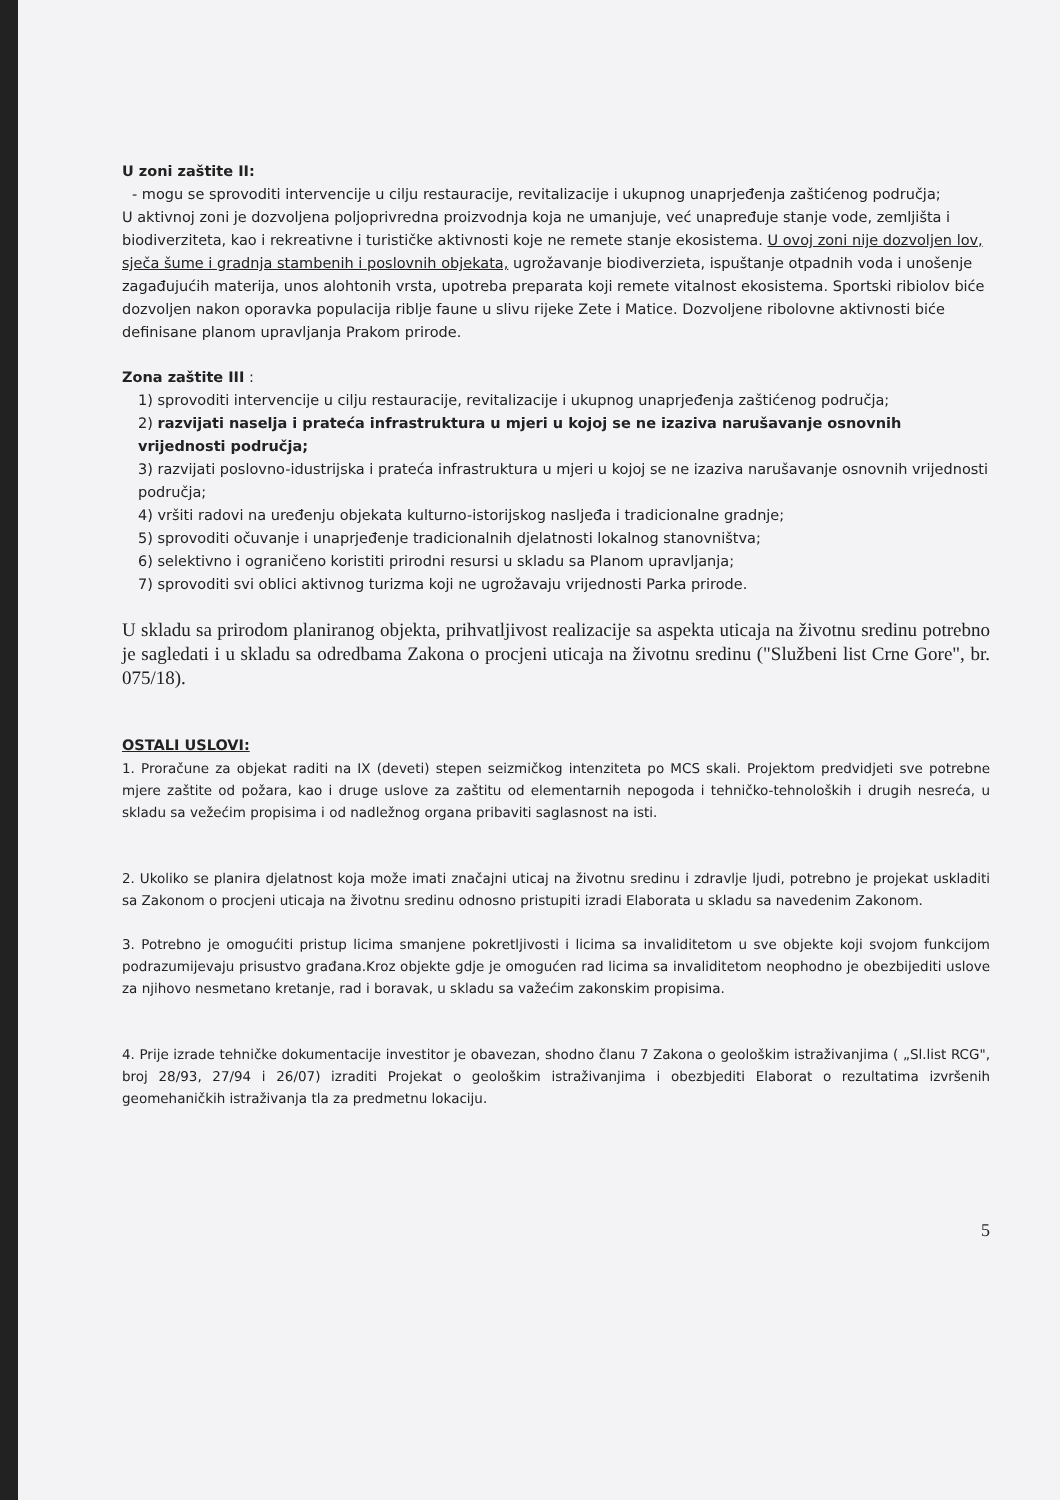U zoni zaštite II:
- mogu se sprovoditi intervencije u cilju restauracije, revitalizacije i ukupnog unaprjeđenja zaštićenog područja;
U aktivnoj zoni je dozvoljena poljoprivredna proizvodnja koja ne umanjuje, već unapređuje stanje vode, zemljišta i biodiverziteta, kao i rekreativne i turističke aktivnosti koje ne remete stanje ekosistema. U ovoj zoni nije dozvoljen lov, sječa šume i gradnja stambenih i poslovnih objekata, ugrožavanje biodiverzieta, ispuštanje otpadnih voda i unošenje zagađujućih materija, unos alohtonih vrsta, upotreba preparata koji remete vitalnost ekosistema. Sportski ribiolov biće dozvoljen nakon oporavka populacija riblje faune u slivu rijeke Zete i Matice. Dozvoljene ribolovne aktivnosti biće definisane planom upravljanja Prakom prirode.
Zona zaštite III :
1) sprovoditi intervencije u cilju restauracije, revitalizacije i ukupnog unaprjeđenja zaštićenog područja;
2) razvijati naselja i prateća infrastruktura u mjeri u kojoj se ne izaziva narušavanje osnovnih vrijednosti područja;
3) razvijati poslovno-idustrijska i prateća infrastruktura u mjeri u kojoj se ne izaziva narušavanje osnovnih vrijednosti područja;
4) vršiti radovi na uređenju objekata kulturno-istorijskog nasljeđa i tradicionalne gradnje;
5) sprovoditi očuvanje i unaprjeđenje tradicionalnih djelatnosti lokalnog stanovništva;
6) selektivno i ograničeno koristiti prirodni resursi u skladu sa Planom upravljanja;
7) sprovoditi svi oblici aktivnog turizma koji ne ugrožavaju vrijednosti Parka prirode.
U skladu sa prirodom planiranog objekta, prihvatljivost realizacije sa aspekta uticaja na životnu sredinu potrebno je sagledati i u skladu sa odredbama Zakona o procjeni uticaja na životnu sredinu ("Službeni list Crne Gore", br. 075/18).
OSTALI USLOVI:
1. Proračune za objekat raditi na IX (deveti) stepen seizmičkog intenziteta po MCS skali. Projektom predvidjeti sve potrebne mjere zaštite od požara, kao i druge uslove za zaštitu od elementarnih nepogoda i tehničko-tehnoloških i drugih nesreća, u skladu sa vežećim propisima i od nadležnog organa pribaviti saglasnost na isti.
2. Ukoliko se planira djelatnost koja može imati značajni uticaj na životnu sredinu i zdravlje ljudi, potrebno je projekat uskladiti sa Zakonom o procjeni uticaja na životnu sredinu odnosno pristupiti izradi Elaborata u skladu sa navedenim Zakonom.
3. Potrebno je omogućiti pristup licima smanjene pokretljivosti i licima sa invaliditetom u sve objekte koji svojom funkcijom podrazumijevaju prisustvo građana.Kroz objekte gdje je omogućen rad licima sa invaliditetom neophodno je obezbijediti uslove za njihovo nesmetano kretanje, rad i boravak, u skladu sa važećim zakonskim propisima.
4. Prije izrade tehničke dokumentacije investitor je obavezan, shodno članu 7 Zakona o geološkim istraživanjima ( „Sl.list RCG", broj 28/93, 27/94 i 26/07) izraditi Projekat o geološkim istraživanjima i obezbjediti Elaborat o rezultatima izvršenih geomehaničkih istraživanja tla za predmetnu lokaciju.
5